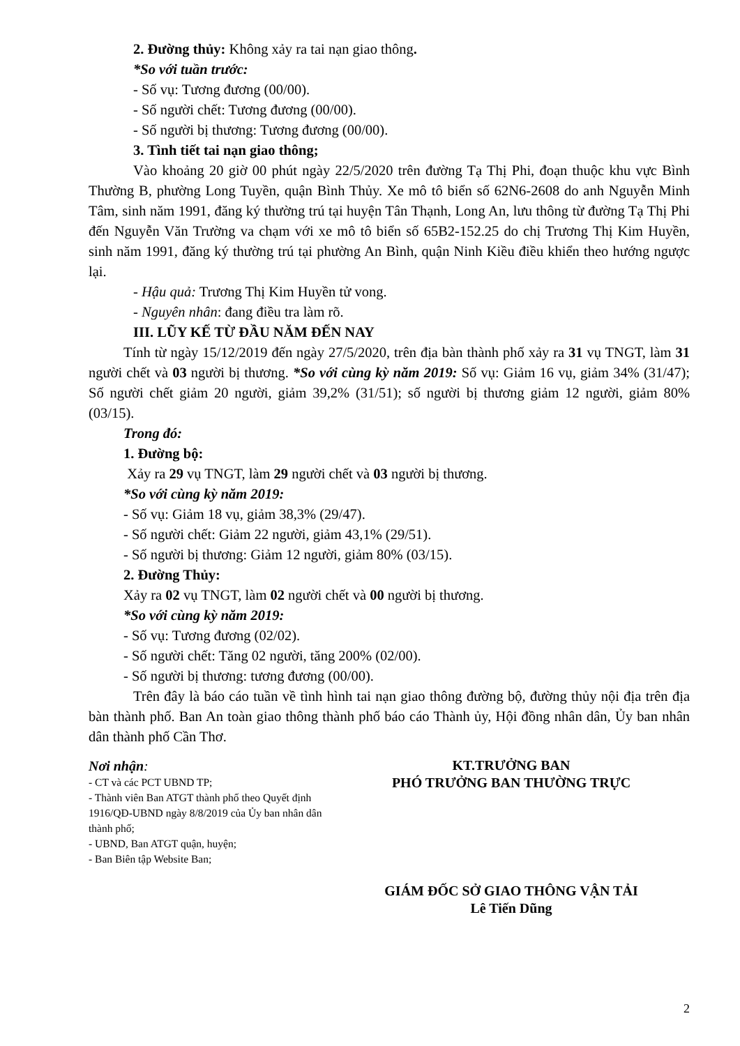2. Đường thủy: Không xảy ra tai nạn giao thông.
*So với tuần trước:
- Số vụ: Tương đương (00/00).
- Số người chết: Tương đương (00/00).
- Số người bị thương: Tương đương (00/00).
3. Tình tiết tai nạn giao thông;
Vào khoảng 20 giờ 00 phút ngày 22/5/2020 trên đường Tạ Thị Phi, đoạn thuộc khu vực Bình Thường B, phường Long Tuyền, quận Bình Thủy. Xe mô tô biển số 62N6-2608 do anh Nguyễn Minh Tâm, sinh năm 1991, đăng ký thường trú tại huyện Tân Thạnh, Long An, lưu thông từ đường Tạ Thị Phi đến Nguyễn Văn Trường va chạm với xe mô tô biển số 65B2-152.25 do chị Trương Thị Kim Huyền, sinh năm 1991, đăng ký thường trú tại phường An Bình, quận Ninh Kiều điều khiển theo hướng ngược lại.
- Hậu quả: Trương Thị Kim Huyền tử vong.
- Nguyên nhân: đang điều tra làm rõ.
III. LŨY KẾ TỪ ĐẦU NĂM ĐẾN NAY
Tính từ ngày 15/12/2019 đến ngày 27/5/2020, trên địa bàn thành phố xảy ra 31 vụ TNGT, làm 31 người chết và 03 người bị thương. *So với cùng kỳ năm 2019: Số vụ: Giảm 16 vụ, giảm 34% (31/47); Số người chết giảm 20 người, giảm 39,2% (31/51); số người bị thương giảm 12 người, giảm 80% (03/15).
Trong đó:
1. Đường bộ:
Xảy ra 29 vụ TNGT, làm 29 người chết và 03 người bị thương.
*So với cùng kỳ năm 2019:
- Số vụ: Giảm 18 vụ, giảm 38,3% (29/47).
- Số người chết: Giảm 22 người, giảm 43,1% (29/51).
- Số người bị thương: Giảm 12 người, giảm 80% (03/15).
2. Đường Thủy:
Xảy ra 02 vụ TNGT, làm 02 người chết và 00 người bị thương.
*So với cùng kỳ năm 2019:
- Số vụ: Tương đương (02/02).
- Số người chết: Tăng 02 người, tăng 200% (02/00).
- Số người bị thương: tương đương (00/00).
Trên đây là báo cáo tuần về tình hình tai nạn giao thông đường bộ, đường thủy nội địa trên địa bàn thành phố. Ban An toàn giao thông thành phố báo cáo Thành ủy, Hội đồng nhân dân, Ủy ban nhân dân thành phố Cần Thơ.
Nơi nhận:
- CT và các PCT UBND TP;
- Thành viên Ban ATGT thành phố theo Quyết định 1916/QĐ-UBND ngày 8/8/2019 của Ủy ban nhân dân thành phố;
- UBND, Ban ATGT quận, huyện;
- Ban Biên tập Website Ban;
KT.TRƯỞNG BAN
PHÓ TRƯỞNG BAN THƯỜNG TRỰC
GIÁM ĐỐC SỞ GIAO THÔNG VẬN TẢI
Lê Tiến Dũng
2